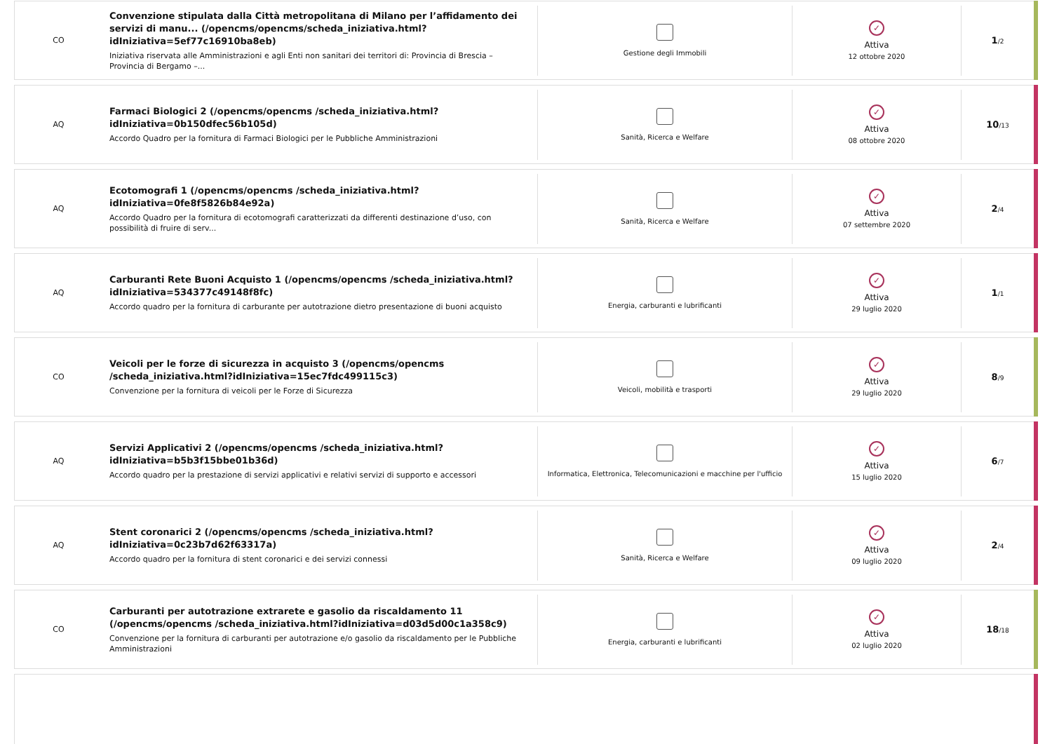CO
Convenzione stipulata dalla Città metropolitana di Milano per l’affidamento dei servizi di manu... (/opencms/opencms/scheda_iniziativa.html?idIniziativa=5ef77c16910ba8eb)
Iniziativa riservata alle Amministrazioni e agli Enti non sanitari dei territori di: Provincia di Brescia – Provincia di Bergamo –...
Gestione degli Immobili
✓
Attiva
12 ottobre 2020
1/2
AQ
Farmaci Biologici 2 (/opencms/opencms /scheda_iniziativa.html?idIniziativa=0b150dfec56b105d)
Accordo Quadro per la fornitura di Farmaci Biologici per le Pubbliche Amministrazioni
Sanità, Ricerca e Welfare
✓
Attiva
08 ottobre 2020
10/13
AQ
Ecotomografi 1 (/opencms/opencms /scheda_iniziativa.html?idIniziativa=0fe8f5826b84e92a)
Accordo Quadro per la fornitura di ecotomografi caratterizzati da differenti destinazione d’uso, con possibilità di fruire di serv...
Sanità, Ricerca e Welfare
✓
Attiva
07 settembre 2020
2/4
AQ
Carburanti Rete Buoni Acquisto 1 (/opencms/opencms /scheda_iniziativa.html?idIniziativa=534377c49148f8fc)
Accordo quadro per la fornitura di carburante per autotrazione dietro presentazione di buoni acquisto
Energia, carburanti e lubrificanti
✓
Attiva
29 luglio 2020
1/1
CO
Veicoli per le forze di sicurezza in acquisto 3 (/opencms/opencms /scheda_iniziativa.html?idIniziativa=15ec7fdc499115c3)
Convenzione per la fornitura di veicoli per le Forze di Sicurezza
Veicoli, mobilità e trasporti
✓
Attiva
29 luglio 2020
8/9
AQ
Servizi Applicativi 2 (/opencms/opencms /scheda_iniziativa.html?idIniziativa=b5b3f15bbe01b36d)
Accordo quadro per la prestazione di servizi applicativi e relativi servizi di supporto e accessori
Informatica, Elettronica, Telecomunicazioni e macchine per l'ufficio
✓
Attiva
15 luglio 2020
6/7
AQ
Stent coronarici 2 (/opencms/opencms /scheda_iniziativa.html?idIniziativa=0c23b7d62f63317a)
Accordo quadro per la fornitura di stent coronarici e dei servizi connessi
Sanità, Ricerca e Welfare
✓
Attiva
09 luglio 2020
2/4
CO
Carburanti per autotrazione extrarete e gasolio da riscaldamento 11 (/opencms/opencms /scheda_iniziativa.html?idIniziativa=d03d5d00c1a358c9)
Convenzione per la fornitura di carburanti per autotrazione e/o gasolio da riscaldamento per le Pubbliche Amministrazioni
Energia, carburanti e lubrificanti
✓
Attiva
02 luglio 2020
18/18